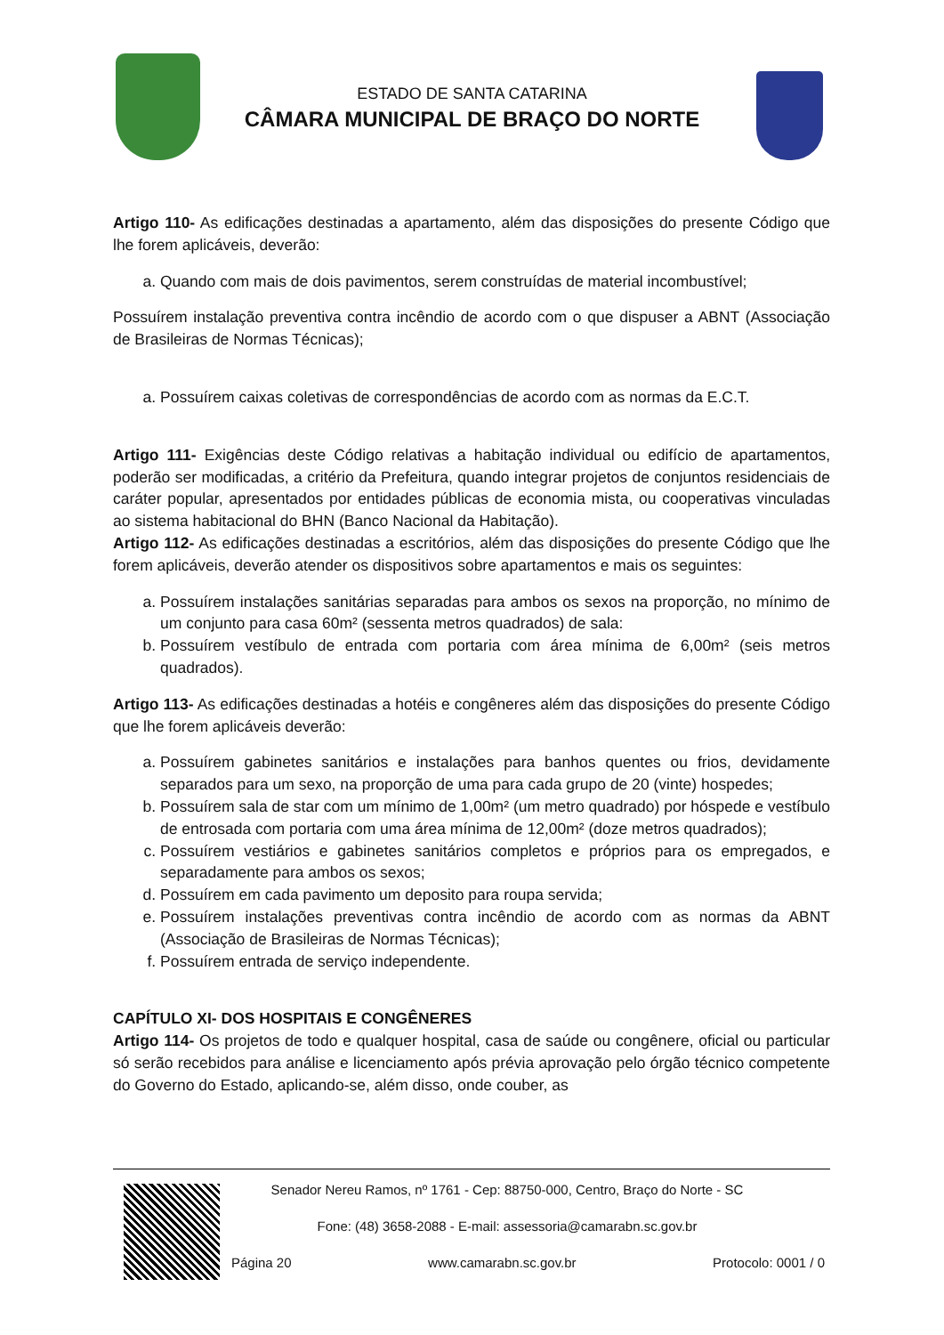ESTADO DE SANTA CATARINA
CÂMARA MUNICIPAL DE BRAÇO DO NORTE
Artigo 110- As edificações destinadas a apartamento, além das disposições do presente Código que lhe forem aplicáveis, deverão:
a. Quando com mais de dois pavimentos, serem construídas de material incombustível;
Possuírem instalação preventiva contra incêndio de acordo com o que dispuser a ABNT (Associação de Brasileiras de Normas Técnicas);
a. Possuírem caixas coletivas de correspondências de acordo com as normas da E.C.T.
Artigo 111- Exigências deste Código relativas a habitação individual ou edifício de apartamentos, poderão ser modificadas, a critério da Prefeitura, quando integrar projetos de conjuntos residenciais de caráter popular, apresentados por entidades públicas de economia mista, ou cooperativas vinculadas ao sistema habitacional do BHN (Banco Nacional da Habitação).
Artigo 112- As edificações destinadas a escritórios, além das disposições do presente Código que lhe forem aplicáveis, deverão atender os dispositivos sobre apartamentos e mais os seguintes:
a. Possuírem instalações sanitárias separadas para ambos os sexos na proporção, no mínimo de um conjunto para casa 60m² (sessenta metros quadrados) de sala:
b. Possuírem vestíbulo de entrada com portaria com área mínima de 6,00m² (seis metros quadrados).
Artigo 113- As edificações destinadas a hotéis e congêneres além das disposições do presente Código que lhe forem aplicáveis deverão:
a. Possuírem gabinetes sanitários e instalações para banhos quentes ou frios, devidamente separados para um sexo, na proporção de uma para cada grupo de 20 (vinte) hospedes;
b. Possuírem sala de star com um mínimo de 1,00m² (um metro quadrado) por hóspede e vestíbulo de entrosada com portaria com uma área mínima de 12,00m² (doze metros quadrados);
c. Possuírem vestiários e gabinetes sanitários completos e próprios para os empregados, e separadamente para ambos os sexos;
d. Possuírem em cada pavimento um deposito para roupa servida;
e. Possuírem instalações preventivas contra incêndio de acordo com as normas da ABNT (Associação de Brasileiras de Normas Técnicas);
f. Possuírem entrada de serviço independente.
CAPÍTULO XI- DOS HOSPITAIS E CONGÊNERES
Artigo 114- Os projetos de todo e qualquer hospital, casa de saúde ou congênere, oficial ou particular só serão recebidos para análise e licenciamento após prévia aprovação pelo órgão técnico competente do Governo do Estado, aplicando-se, além disso, onde couber, as
Senador Nereu Ramos, nº 1761 - Cep: 88750-000, Centro, Braço do Norte - SC
Fone: (48) 3658-2088 - E-mail: assessoria@camarabn.sc.gov.br
Página 20 www.camarabn.sc.gov.br Protocolo: 0001 / 0